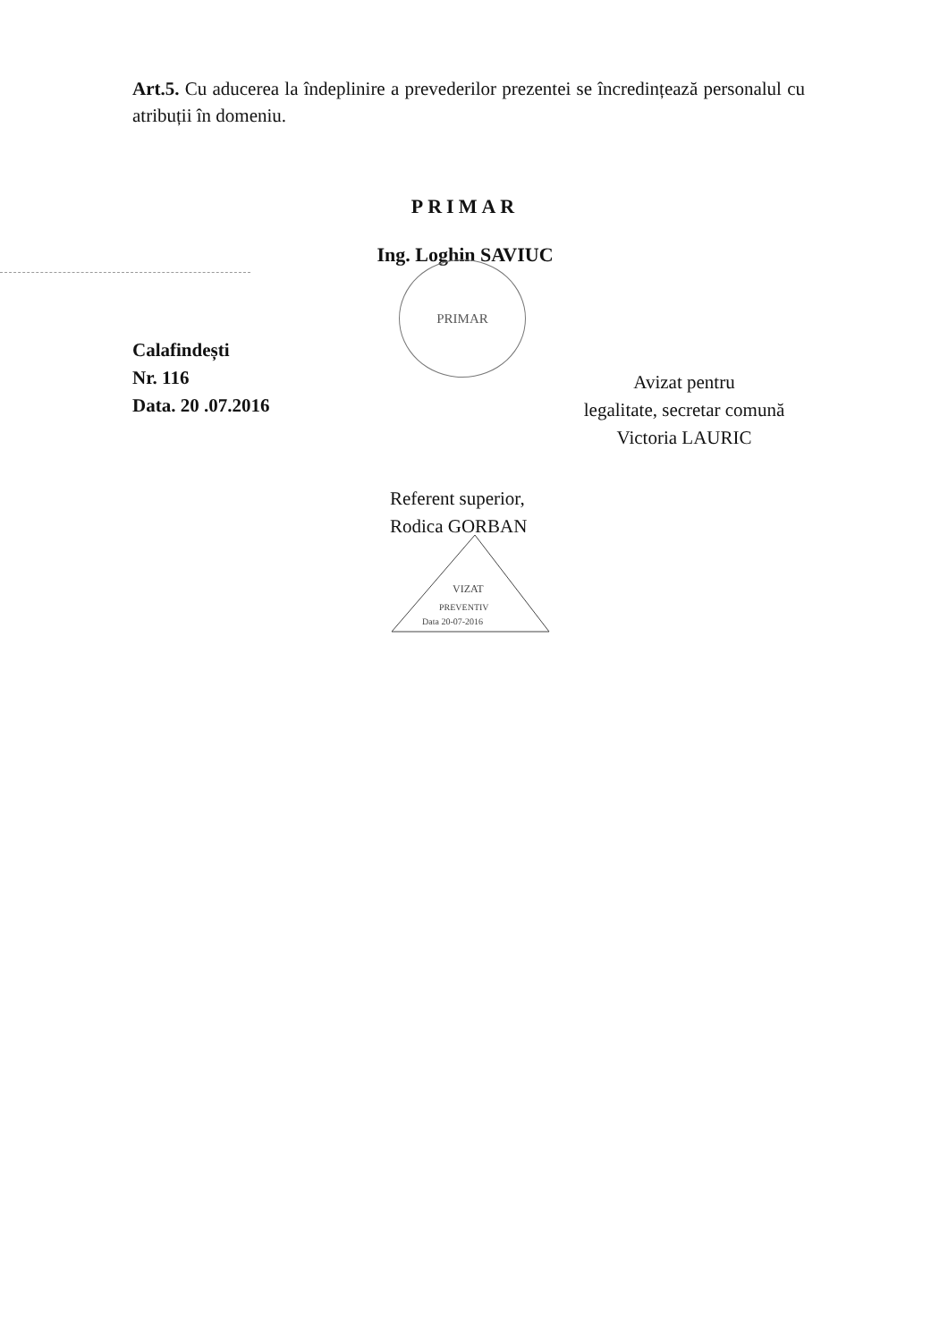Art.5. Cu aducerea la îndeplinire a prevederilor prezentei se încredințează personalul cu atribuții în domeniu.
PRIMAR
Ing. Loghin SAVIUC
PRIMAR
Calafindești
Nr. 116
Data. 20 .07.2016
Avizat pentru
legalitate, secretar comună
Victoria LAURIC
Referent superior,
Rodica GORBAN
VIZAT
PREVENTIV
Data 20-07-2016